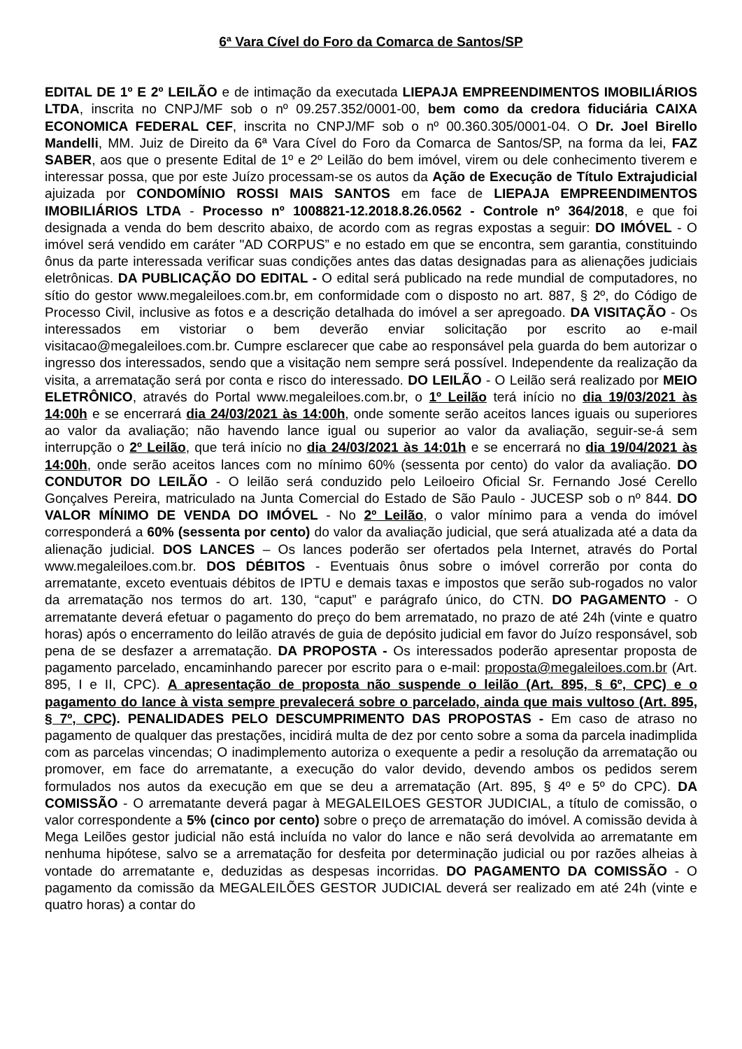6ª Vara Cível do Foro da Comarca de Santos/SP
EDITAL DE 1º E 2º LEILÃO e de intimação da executada LIEPAJA EMPREENDIMENTOS IMOBILIÁRIOS LTDA, inscrita no CNPJ/MF sob o nº 09.257.352/0001-00, bem como da credora fiduciária CAIXA ECONOMICA FEDERAL CEF, inscrita no CNPJ/MF sob o nº 00.360.305/0001-04. O Dr. Joel Birello Mandelli, MM. Juiz de Direito da 6ª Vara Cível do Foro da Comarca de Santos/SP, na forma da lei, FAZ SABER, aos que o presente Edital de 1º e 2º Leilão do bem imóvel, virem ou dele conhecimento tiverem e interessar possa, que por este Juízo processam-se os autos da Ação de Execução de Título Extrajudicial ajuizada por CONDOMÍNIO ROSSI MAIS SANTOS em face de LIEPAJA EMPREENDIMENTOS IMOBILIÁRIOS LTDA - Processo nº 1008821-12.2018.8.26.0562 - Controle nº 364/2018, e que foi designada a venda do bem descrito abaixo, de acordo com as regras expostas a seguir: DO IMÓVEL - O imóvel será vendido em caráter "AD CORPUS” e no estado em que se encontra, sem garantia, constituindo ônus da parte interessada verificar suas condições antes das datas designadas para as alienações judiciais eletrônicas. DA PUBLICAÇÃO DO EDITAL - O edital será publicado na rede mundial de computadores, no sítio do gestor www.megaleiloes.com.br, em conformidade com o disposto no art. 887, § 2º, do Código de Processo Civil, inclusive as fotos e a descrição detalhada do imóvel a ser apregoado. DA VISITAÇÃO - Os interessados em vistoriar o bem deverão enviar solicitação por escrito ao e-mail visitacao@megaleiloes.com.br. Cumpre esclarecer que cabe ao responsável pela guarda do bem autorizar o ingresso dos interessados, sendo que a visitação nem sempre será possível. Independente da realização da visita, a arrematação será por conta e risco do interessado. DO LEILÃO - O Leilão será realizado por MEIO ELETRÔNICO, através do Portal www.megaleiloes.com.br, o 1º Leilão terá início no dia 19/03/2021 às 14:00h e se encerrará dia 24/03/2021 às 14:00h, onde somente serão aceitos lances iguais ou superiores ao valor da avaliação; não havendo lance igual ou superior ao valor da avaliação, seguir-se-á sem interrupção o 2º Leilão, que terá início no dia 24/03/2021 às 14:01h e se encerrará no dia 19/04/2021 às 14:00h, onde serão aceitos lances com no mínimo 60% (sessenta por cento) do valor da avaliação. DO CONDUTOR DO LEILÃO - O leilão será conduzido pelo Leiloeiro Oficial Sr. Fernando José Cerello Gonçalves Pereira, matriculado na Junta Comercial do Estado de São Paulo - JUCESP sob o nº 844. DO VALOR MÍNIMO DE VENDA DO IMÓVEL - No 2º Leilão, o valor mínimo para a venda do imóvel corresponderá a 60% (sessenta por cento) do valor da avaliação judicial, que será atualizada até a data da alienação judicial. DOS LANCES – Os lances poderão ser ofertados pela Internet, através do Portal www.megaleiloes.com.br. DOS DÉBITOS - Eventuais ônus sobre o imóvel correrão por conta do arrematante, exceto eventuais débitos de IPTU e demais taxas e impostos que serão sub-rogados no valor da arrematação nos termos do art. 130, “caput” e parágrafo único, do CTN. DO PAGAMENTO - O arrematante deverá efetuar o pagamento do preço do bem arrematado, no prazo de até 24h (vinte e quatro horas) após o encerramento do leilão através de guia de depósito judicial em favor do Juízo responsável, sob pena de se desfazer a arrematação. DA PROPOSTA - Os interessados poderão apresentar proposta de pagamento parcelado, encaminhando parecer por escrito para o e-mail: proposta@megaleiloes.com.br (Art. 895, I e II, CPC). A apresentação de proposta não suspende o leilão (Art. 895, § 6º, CPC) e o pagamento do lance à vista sempre prevalecerá sobre o parcelado, ainda que mais vultoso (Art. 895, § 7º, CPC). PENALIDADES PELO DESCUMPRIMENTO DAS PROPOSTAS - Em caso de atraso no pagamento de qualquer das prestações, incidirá multa de dez por cento sobre a soma da parcela inadimplida com as parcelas vincendas; O inadimplemento autoriza o exequente a pedir a resolução da arrematação ou promover, em face do arrematante, a execução do valor devido, devendo ambos os pedidos serem formulados nos autos da execução em que se deu a arrematação (Art. 895, § 4º e 5º do CPC). DA COMISSÃO - O arrematante deverá pagar à MEGALEILOES GESTOR JUDICIAL, a título de comissão, o valor correspondente a 5% (cinco por cento) sobre o preço de arrematação do imóvel. A comissão devida à Mega Leilões gestor judicial não está incluída no valor do lance e não será devolvida ao arrematante em nenhuma hipótese, salvo se a arrematação for desfeita por determinação judicial ou por razões alheias à vontade do arrematante e, deduzidas as despesas incorridas. DO PAGAMENTO DA COMISSÃO - O pagamento da comissão da MEGALEILÕES GESTOR JUDICIAL deverá ser realizado em até 24h (vinte e quatro horas) a contar do